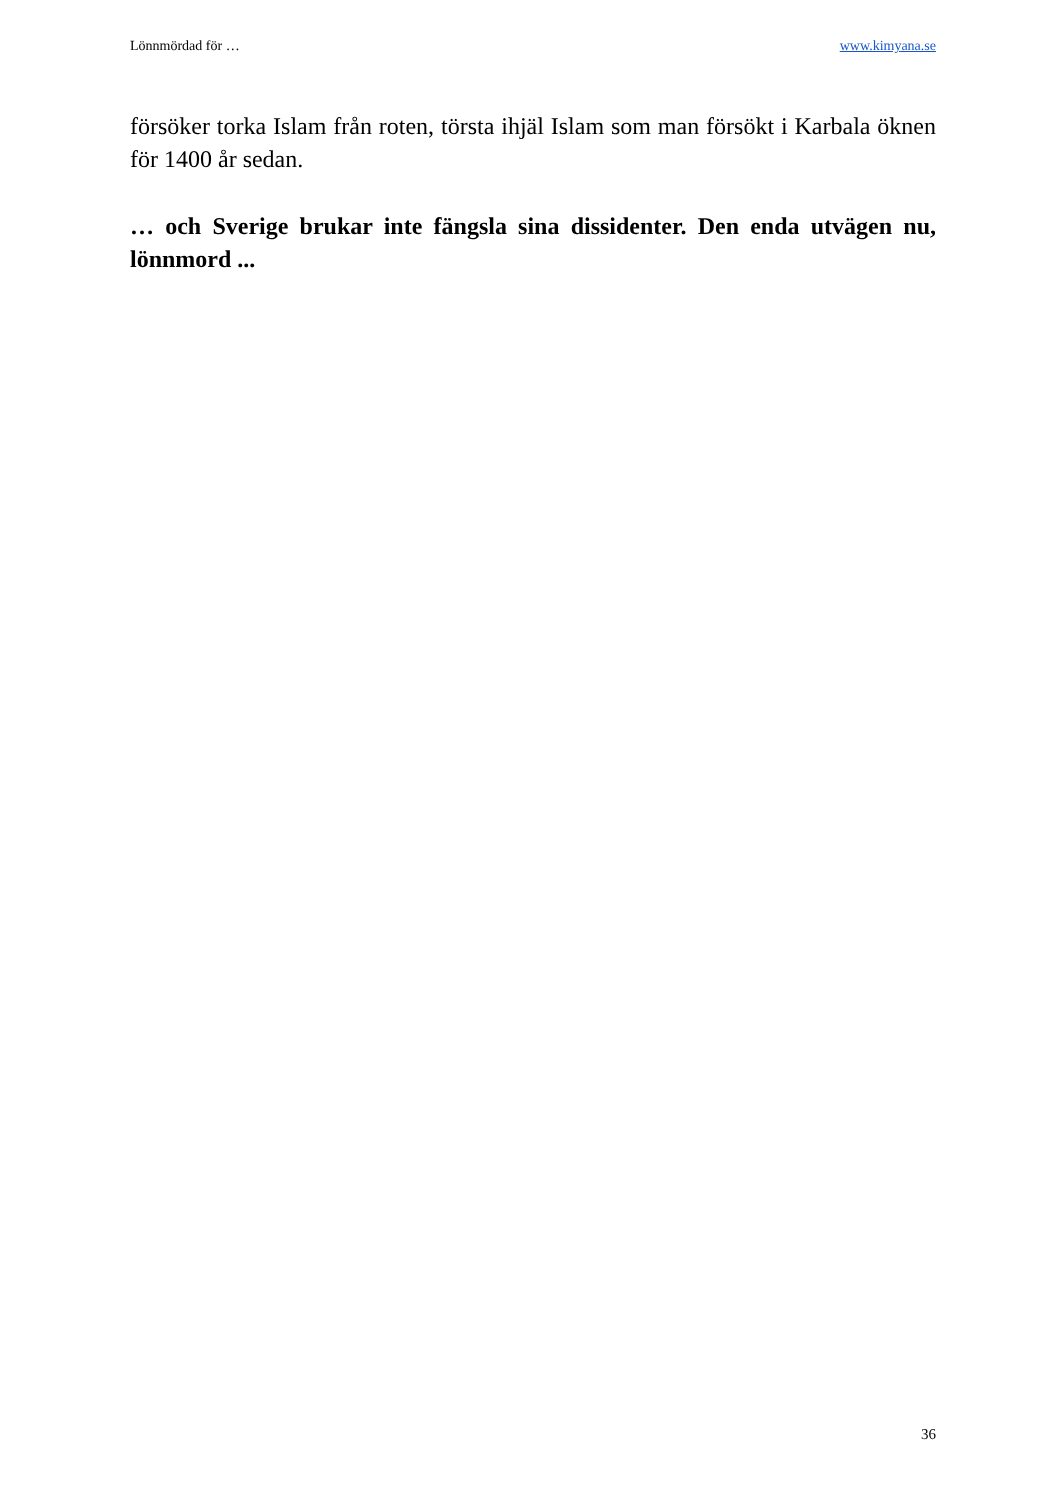Lönnmördad för … www.kimyana.se
försöker torka Islam från roten, törsta ihjäl Islam som man försökt i Karbala öknen för 1400 år sedan.
… och Sverige brukar inte fängsla sina dissidenter. Den enda utvägen nu, lönnmord ...
36